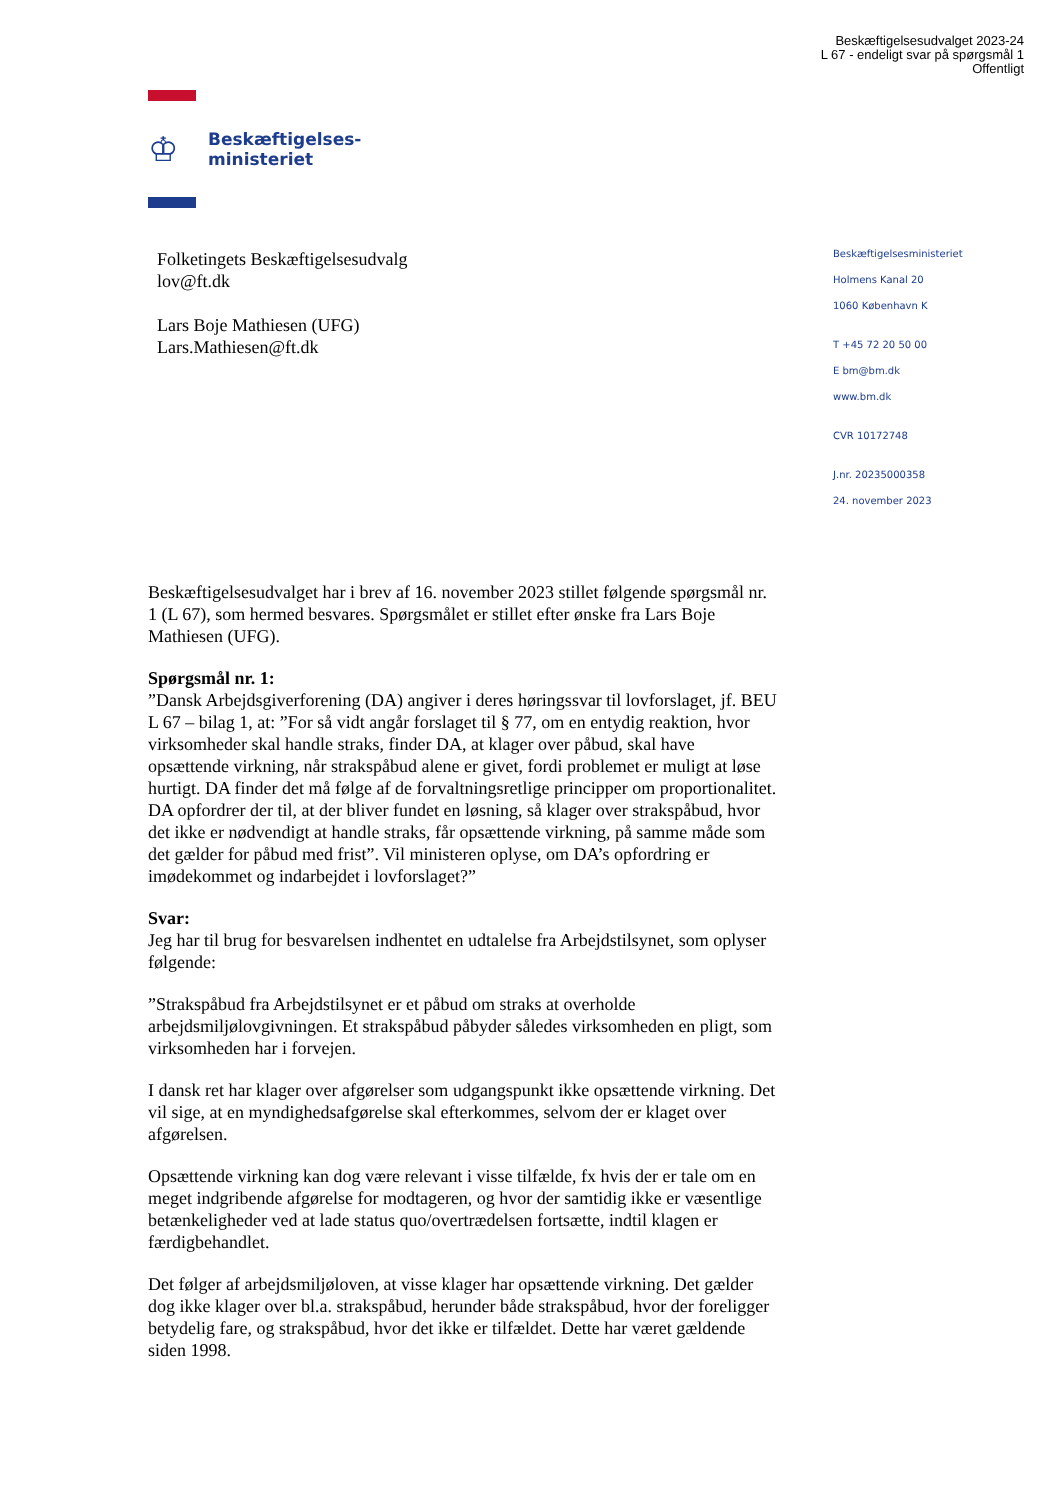Beskæftigelsesudvalget 2023-24
L 67 - endeligt svar på spørgsmål 1
Offentligt
♔
Beskæftigelses-
ministeriet
Folketingets Beskæftigelsesudvalg
lov@ft.dk
Lars Boje Mathiesen (UFG)
Lars.Mathiesen@ft.dk
Beskæftigelsesministeriet
Holmens Kanal 20
1060 København K
T +45 72 20 50 00
E bm@bm.dk
www.bm.dk
CVR 10172748
J.nr. 20235000358
24. november 2023
Beskæftigelsesudvalget har i brev af 16. november 2023 stillet følgende spørgsmål nr. 1 (L 67), som hermed besvares. Spørgsmålet er stillet efter ønske fra Lars Boje Mathiesen (UFG).
Spørgsmål nr. 1:
”Dansk Arbejdsgiverforening (DA) angiver i deres høringssvar til lovforslaget, jf. BEU L 67 – bilag 1, at: ”For så vidt angår forslaget til § 77, om en entydig reaktion, hvor virksomheder skal handle straks, finder DA, at klager over påbud, skal have opsættende virkning, når strakspåbud alene er givet, fordi problemet er muligt at løse hurtigt. DA finder det må følge af de forvaltningsretlige principper om proportionalitet. DA opfordrer der til, at der bliver fundet en løsning, så klager over strakspåbud, hvor det ikke er nødvendigt at handle straks, får opsættende virkning, på samme måde som det gælder for påbud med frist”. Vil ministeren oplyse, om DA’s opfordring er imødekommet og indarbejdet i lovforslaget?”
Svar:
Jeg har til brug for besvarelsen indhentet en udtalelse fra Arbejdstilsynet, som oplyser følgende:
”Strakspåbud fra Arbejdstilsynet er et påbud om straks at overholde arbejdsmiljølovgivningen. Et strakspåbud påbyder således virksomheden en pligt, som virksomheden har i forvejen.
I dansk ret har klager over afgørelser som udgangspunkt ikke opsættende virkning. Det vil sige, at en myndighedsafgørelse skal efterkommes, selvom der er klaget over afgørelsen.
Opsættende virkning kan dog være relevant i visse tilfælde, fx hvis der er tale om en meget indgribende afgørelse for modtageren, og hvor der samtidig ikke er væsentlige betænkeligheder ved at lade status quo/overtrædelsen fortsætte, indtil klagen er færdigbehandlet.
Det følger af arbejdsmiljøloven, at visse klager har opsættende virkning. Det gælder dog ikke klager over bl.a. strakspåbud, herunder både strakspåbud, hvor der foreligger betydelig fare, og strakspåbud, hvor det ikke er tilfældet. Dette har været gældende siden 1998.